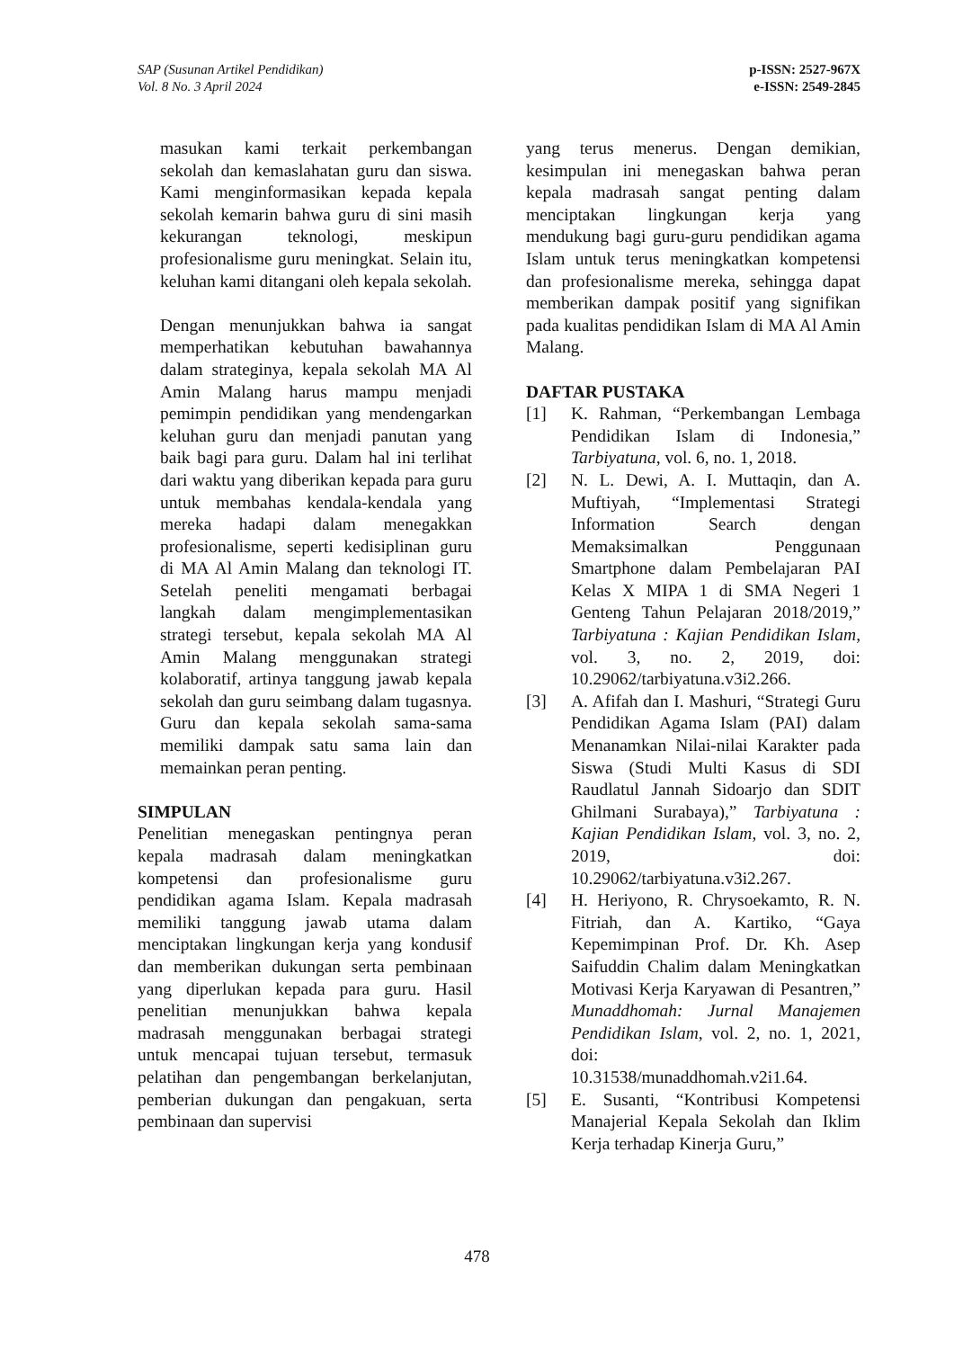SAP (Susunan Artikel Pendidikan)
Vol. 8 No. 3 April 2024
p-ISSN: 2527-967X
e-ISSN: 2549-2845
masukan kami terkait perkembangan sekolah dan kemaslahatan guru dan siswa. Kami menginformasikan kepada kepala sekolah kemarin bahwa guru di sini masih kekurangan teknologi, meskipun profesionalisme guru meningkat. Selain itu, keluhan kami ditangani oleh kepala sekolah.
Dengan menunjukkan bahwa ia sangat memperhatikan kebutuhan bawahannya dalam strateginya, kepala sekolah MA Al Amin Malang harus mampu menjadi pemimpin pendidikan yang mendengarkan keluhan guru dan menjadi panutan yang baik bagi para guru. Dalam hal ini terlihat dari waktu yang diberikan kepada para guru untuk membahas kendala-kendala yang mereka hadapi dalam menegakkan profesionalisme, seperti kedisiplinan guru di MA Al Amin Malang dan teknologi IT. Setelah peneliti mengamati berbagai langkah dalam mengimplementasikan strategi tersebut, kepala sekolah MA Al Amin Malang menggunakan strategi kolaboratif, artinya tanggung jawab kepala sekolah dan guru seimbang dalam tugasnya. Guru dan kepala sekolah sama-sama memiliki dampak satu sama lain dan memainkan peran penting.
SIMPULAN
Penelitian menegaskan pentingnya peran kepala madrasah dalam meningkatkan kompetensi dan profesionalisme guru pendidikan agama Islam. Kepala madrasah memiliki tanggung jawab utama dalam menciptakan lingkungan kerja yang kondusif dan memberikan dukungan serta pembinaan yang diperlukan kepada para guru. Hasil penelitian menunjukkan bahwa kepala madrasah menggunakan berbagai strategi untuk mencapai tujuan tersebut, termasuk pelatihan dan pengembangan berkelanjutan, pemberian dukungan dan pengakuan, serta pembinaan dan supervisi
yang terus menerus. Dengan demikian, kesimpulan ini menegaskan bahwa peran kepala madrasah sangat penting dalam menciptakan lingkungan kerja yang mendukung bagi guru-guru pendidikan agama Islam untuk terus meningkatkan kompetensi dan profesionalisme mereka, sehingga dapat memberikan dampak positif yang signifikan pada kualitas pendidikan Islam di MA Al Amin Malang.
DAFTAR PUSTAKA
[1] K. Rahman, “Perkembangan Lembaga Pendidikan Islam di Indonesia,” Tarbiyatuna, vol. 6, no. 1, 2018.
[2] N. L. Dewi, A. I. Muttaqin, dan A. Muftiyah, “Implementasi Strategi Information Search dengan Memaksimalkan Penggunaan Smartphone dalam Pembelajaran PAI Kelas X MIPA 1 di SMA Negeri 1 Genteng Tahun Pelajaran 2018/2019,” Tarbiyatuna : Kajian Pendidikan Islam, vol. 3, no. 2, 2019, doi: 10.29062/tarbiyatuna.v3i2.266.
[3] A. Afifah dan I. Mashuri, “Strategi Guru Pendidikan Agama Islam (PAI) dalam Menanamkan Nilai-nilai Karakter pada Siswa (Studi Multi Kasus di SDI Raudlatul Jannah Sidoarjo dan SDIT Ghilmani Surabaya),” Tarbiyatuna : Kajian Pendidikan Islam, vol. 3, no. 2, 2019, doi: 10.29062/tarbiyatuna.v3i2.267.
[4] H. Heriyono, R. Chrysoekamto, R. N. Fitriah, dan A. Kartiko, “Gaya Kepemimpinan Prof. Dr. Kh. Asep Saifuddin Chalim dalam Meningkatkan Motivasi Kerja Karyawan di Pesantren,” Munaddhomah: Jurnal Manajemen Pendidikan Islam, vol. 2, no. 1, 2021, doi:
10.31538/munaddhomah.v2i1.64.
[5] E. Susanti, “Kontribusi Kompetensi Manajerial Kepala Sekolah dan Iklim Kerja terhadap Kinerja Guru,”
478